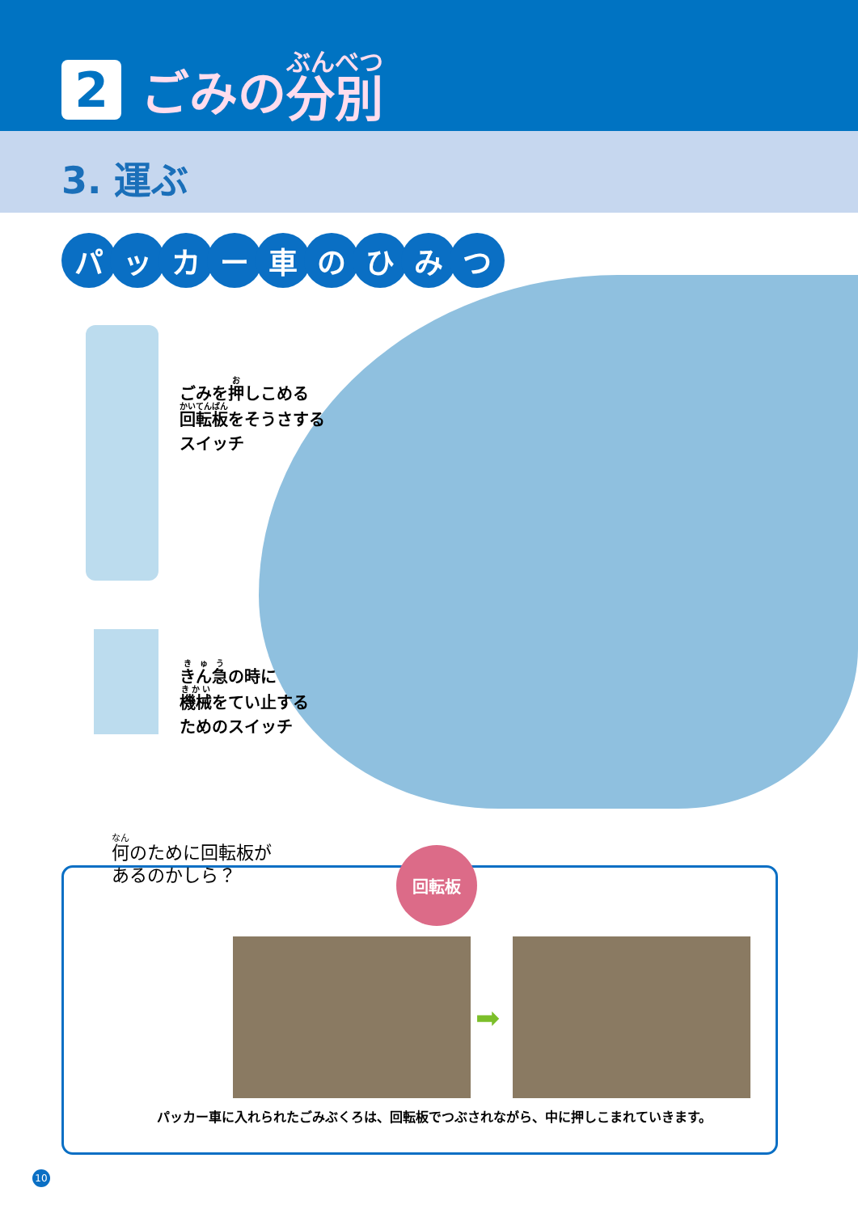2 ごみの 分別
3. 運ぶ
パッカー車のひみつ
ごみを押しこめる
回転板をそうさする
スイッチ
きん急の時に
機械をてい止する
ためのスイッチ
何のために回転板が
あるのかしら？
回転板
➡
パッカー車に入れられたごみぶくろは、回転板でつぶされながら、中に押しこまれていきます。
10